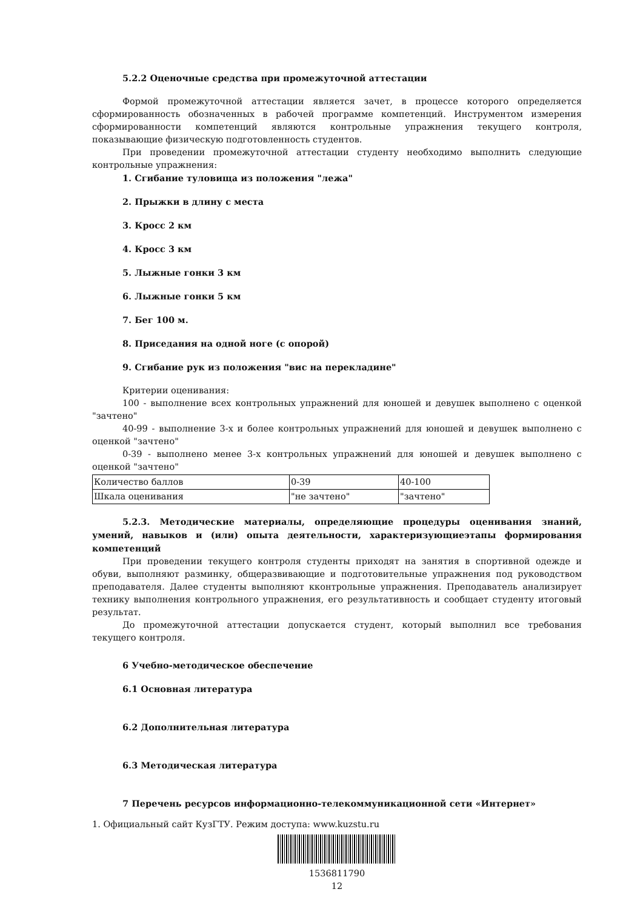5.2.2 Оценочные средства при промежуточной аттестации
Формой промежуточной аттестации является зачет, в процессе которого определяется сформированность обозначенных в рабочей программе компетенций. Инструментом измерения сформированности компетенций являются контрольные упражнения текущего контроля, показывающие физическую подготовленность студентов.
При проведении промежуточной аттестации студенту необходимо выполнить следующие контрольные упражнения:
1. Сгибание туловища из положения "лежа"
2. Прыжки в длину с места
3. Кросс 2 км
4. Кросс 3 км
5. Лыжные гонки 3 км
6. Лыжные гонки 5 км
7. Бег 100 м.
8. Приседания на одной ноге (с опорой)
9. Сгибание рук из положения "вис на перекладине"
Критерии оценивания:
100 - выполнение всех контрольных упражнений для юношей и девушек выполнено с оценкой "зачтено"
40-99 - выполнение 3-х и более контрольных упражнений для юношей и девушек выполнено с оценкой "зачтено"
0-39 - выполнено менее 3-х контрольных упражнений для юношей и девушек выполнено с оценкой "зачтено"
| Количество баллов | 0-39 | 40-100 |
| Шкала оценивания | "не зачтено" | "зачтено" |
5.2.3. Методические материалы, определяющие процедуры оценивания знаний, умений, навыков и (или) опыта деятельности, характеризующиеэтапы формирования компетенций
При проведении текущего контроля студенты приходят на занятия в спортивной одежде и обуви, выполняют разминку, общеразвивающие и подготовительные упражнения под руководством преподавателя. Далее студенты выполняют кконтрольные упражнения. Преподаватель анализирует технику выполнения контрольного упражнения, его результативность и сообщает студенту итоговый результат.
До промежуточной аттестации допускается студент, который выполнил все требования текущего контроля.
6 Учебно-методическое обеспечение
6.1 Основная литература
6.2 Дополнительная литература
6.3 Методическая литература
7 Перечень ресурсов информационно-телекоммуникационной сети «Интернет»
1. Официальный сайт КузГТУ. Режим доступа: www.kuzstu.ru
1536811790
12